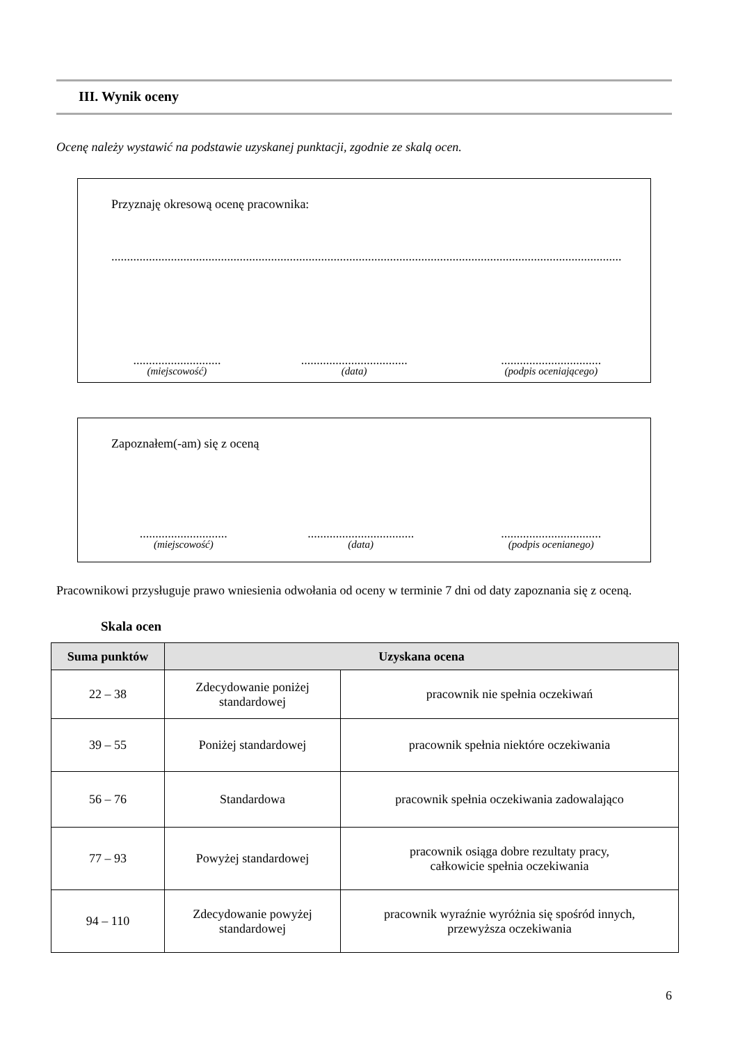III. Wynik oceny
Ocenę należy wystawić na podstawie uzyskanej punktacji, zgodnie ze skalą ocen.
Przyznaję okresową ocenę pracownika:
...................................................................................................................................................................
............................
(miejscowość)
..................................
(data)
................................
(podpis oceniającego)
Zapoznałem(-am) się z oceną
............................
(miejscowość)
..................................
(data)
................................
(podpis ocenianego)
Pracownikowi przysługuje prawo wniesienia odwołania od oceny w terminie 7 dni od daty zapoznania się z oceną.
Skala ocen
| Suma punktów | Uzyskana ocena | |
| --- | --- | --- |
| 22 – 38 | Zdecydowanie poniżej standardowej | pracownik nie spełnia oczekiwań |
| 39 – 55 | Poniżej standardowej | pracownik spełnia niektóre oczekiwania |
| 56 – 76 | Standardowa | pracownik spełnia oczekiwania zadowalająco |
| 77 – 93 | Powyżej standardowej | pracownik osiąga dobre rezultaty pracy, całkowicie spełnia oczekiwania |
| 94 – 110 | Zdecydowanie powyżej standardowej | pracownik wyraźnie wyróżnia się spośród innych, przewyższa oczekiwania |
6